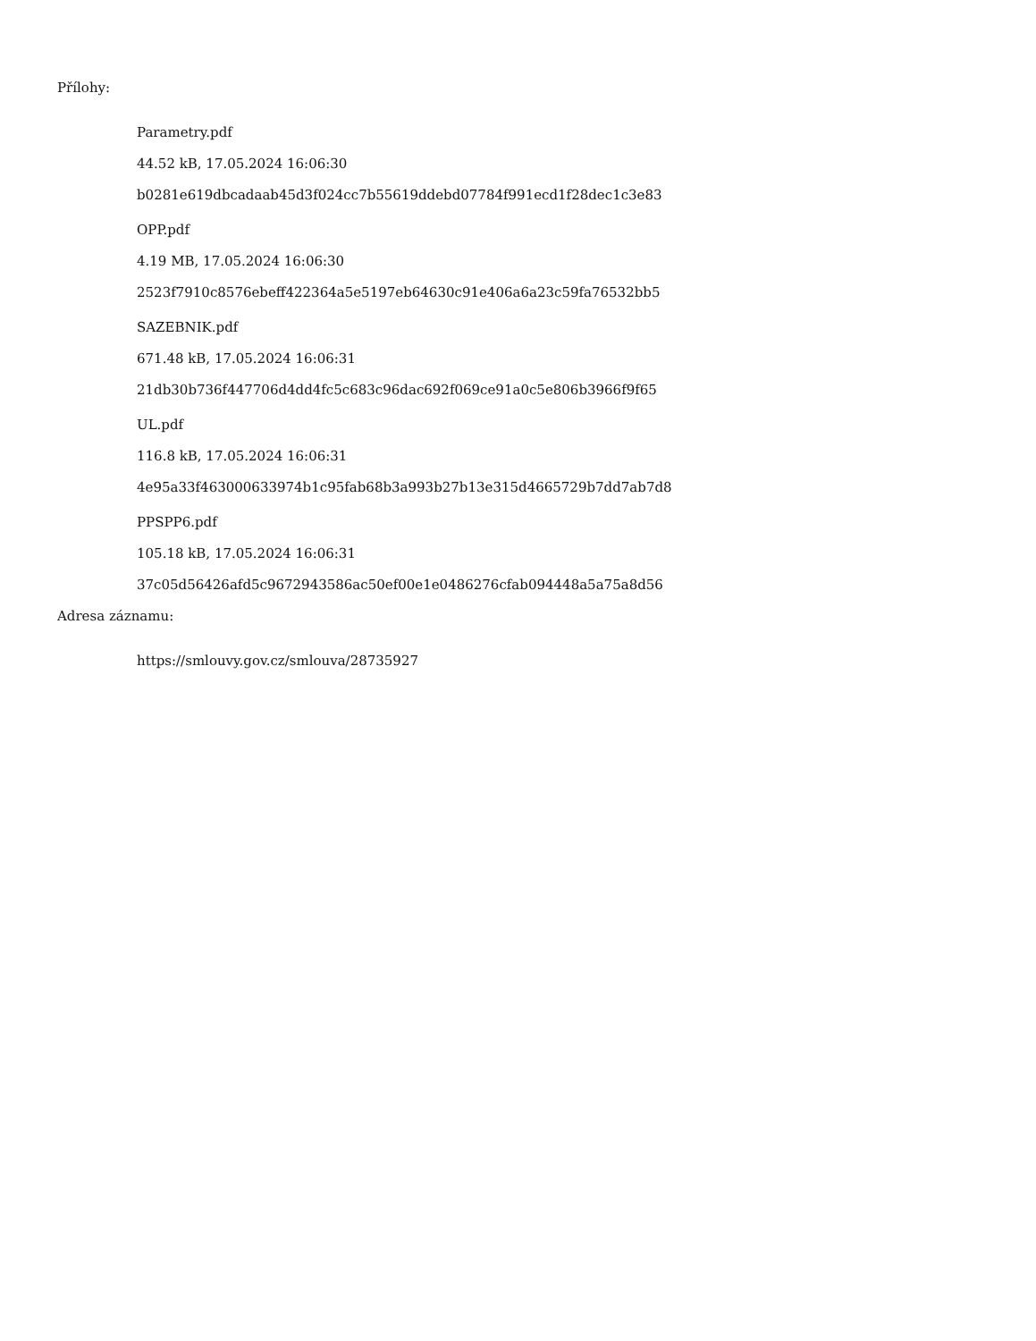Přílohy:
Parametry.pdf
44.52 kB, 17.05.2024 16:06:30
b0281e619dbcadaab45d3f024cc7b55619ddebd07784f991ecd1f28dec1c3e83
OPP.pdf
4.19 MB, 17.05.2024 16:06:30
2523f7910c8576ebeff422364a5e5197eb64630c91e406a6a23c59fa76532bb5
SAZEBNIK.pdf
671.48 kB, 17.05.2024 16:06:31
21db30b736f447706d4dd4fc5c683c96dac692f069ce91a0c5e806b3966f9f65
UL.pdf
116.8 kB, 17.05.2024 16:06:31
4e95a33f463000633974b1c95fab68b3a993b27b13e315d4665729b7dd7ab7d8
PPSPP6.pdf
105.18 kB, 17.05.2024 16:06:31
37c05d56426afd5c9672943586ac50ef00e1e0486276cfab094448a5a75a8d56
Adresa záznamu:
https://smlouvy.gov.cz/smlouva/28735927